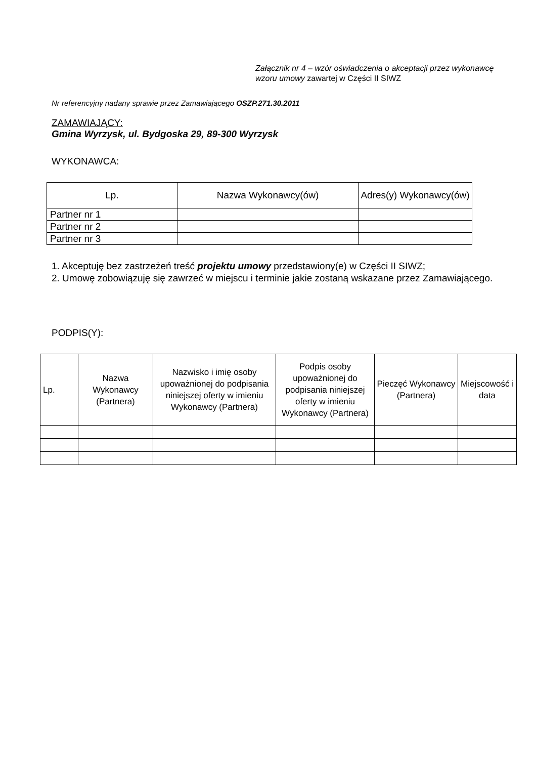Załącznik nr 4 – wzór oświadczenia o akceptacji przez wykonawcę wzoru umowy zawartej w Części II SIWZ
Nr referencyjny nadany sprawie przez Zamawiającego OSZP.271.30.2011
ZAMAWIAJĄCY:
Gmina Wyrzysk, ul. Bydgoska 29, 89-300 Wyrzysk
WYKONAWCA:
| Lp. | Nazwa Wykonawcy(ów) | Adres(y) Wykonawcy(ów) |
| --- | --- | --- |
| Partner nr 1 | | |
| Partner nr 2 | | |
| Partner nr 3 | | |
1. Akceptuję bez zastrzeżeń treść projektu umowy przedstawiony(e) w Części II SIWZ;
2. Umowę zobowiązuję się zawrzeć w miejscu i terminie jakie zostaną wskazane przez Zamawiającego.
PODPIS(Y):
| Lp. | Nazwa Wykonawcy (Partnera) | Nazwisko i imię osoby upoważnionej do podpisania niniejszej oferty w imieniu Wykonawcy (Partnera) | Podpis osoby upoważnionej do podpisania niniejszej oferty w imieniu Wykonawcy (Partnera) | Pieczęć Wykonawcy (Partnera) | Miejscowość i data |
| --- | --- | --- | --- | --- | --- |